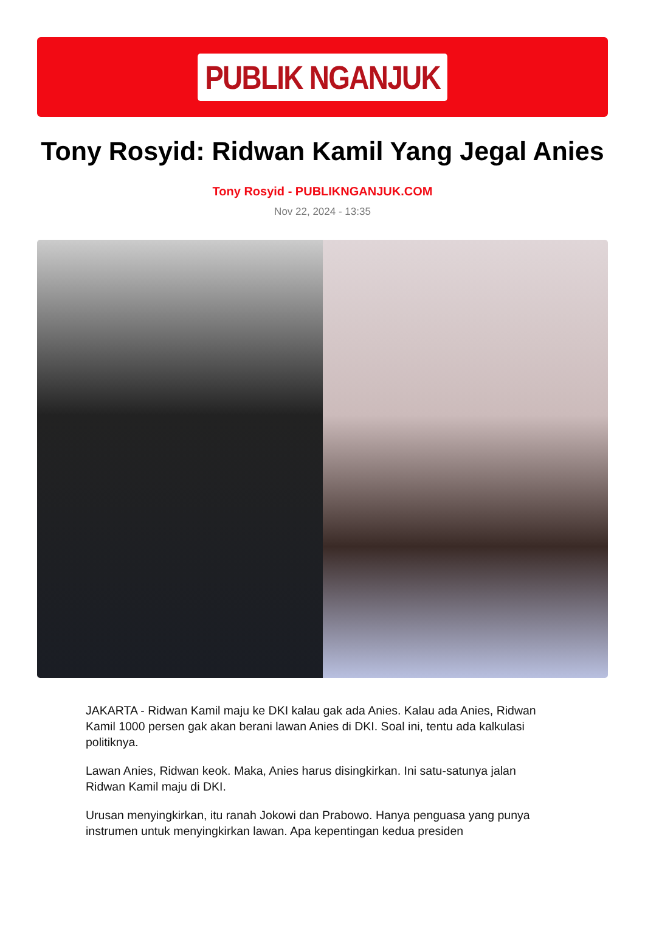PUBLIK NGANJUK
Tony Rosyid: Ridwan Kamil Yang Jegal Anies
Tony Rosyid - PUBLIKNGANJUK.COM
Nov 22, 2024 - 13:35
JAKARTA - Ridwan Kamil maju ke DKI kalau gak ada Anies. Kalau ada Anies, Ridwan Kamil 1000 persen gak akan berani lawan Anies di DKI. Soal ini, tentu ada kalkulasi politiknya.
Lawan Anies, Ridwan keok. Maka, Anies harus disingkirkan. Ini satu-satunya jalan Ridwan Kamil maju di DKI.
Urusan menyingkirkan, itu ranah Jokowi dan Prabowo. Hanya penguasa yang punya instrumen untuk menyingkirkan lawan. Apa kepentingan kedua presiden